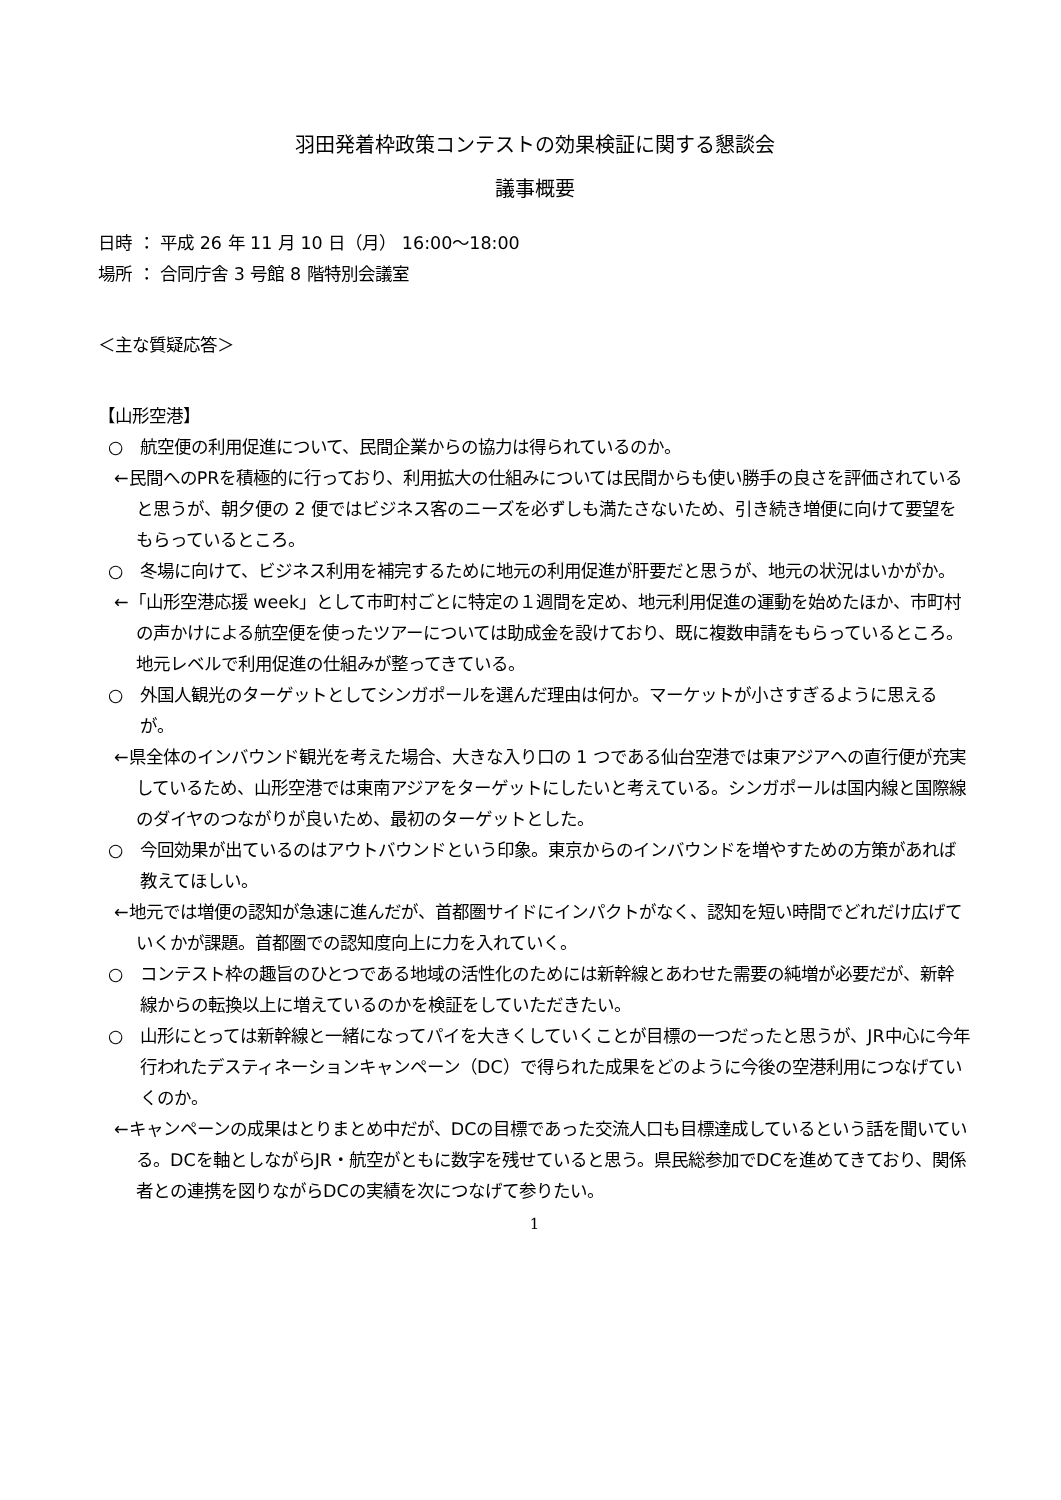羽田発着枠政策コンテストの効果検証に関する懇談会
議事概要
日時 ： 平成 26 年 11 月 10 日（月） 16:00～18:00
場所 ： 合同庁舎 3 号館 8 階特別会議室
＜主な質疑応答＞
【山形空港】
○　航空便の利用促進について、民間企業からの協力は得られているのか。
←民間へのPRを積極的に行っており、利用拡大の仕組みについては民間からも使い勝手の良さを評価されていると思うが、朝夕便の 2 便ではビジネス客のニーズを必ずしも満たさないため、引き続き増便に向けて要望をもらっているところ。
○　冬場に向けて、ビジネス利用を補完するために地元の利用促進が肝要だと思うが、地元の状況はいかがか。
←「山形空港応援 week」として市町村ごとに特定の１週間を定め、地元利用促進の運動を始めたほか、市町村の声かけによる航空便を使ったツアーについては助成金を設けており、既に複数申請をもらっているところ。地元レベルで利用促進の仕組みが整ってきている。
○　外国人観光のターゲットとしてシンガポールを選んだ理由は何か。マーケットが小さすぎるように思えるが。
←県全体のインバウンド観光を考えた場合、大きな入り口の 1 つである仙台空港では東アジアへの直行便が充実しているため、山形空港では東南アジアをターゲットにしたいと考えている。シンガポールは国内線と国際線のダイヤのつながりが良いため、最初のターゲットとした。
○　今回効果が出ているのはアウトバウンドという印象。東京からのインバウンドを増やすための方策があれば教えてほしい。
←地元では増便の認知が急速に進んだが、首都圏サイドにインパクトがなく、認知を短い時間でどれだけ広げていくかが課題。首都圏での認知度向上に力を入れていく。
○　コンテスト枠の趣旨のひとつである地域の活性化のためには新幹線とあわせた需要の純増が必要だが、新幹線からの転換以上に増えているのかを検証をしていただきたい。
○　山形にとっては新幹線と一緒になってパイを大きくしていくことが目標の一つだったと思うが、JR中心に今年行われたデスティネーションキャンペーン（DC）で得られた成果をどのように今後の空港利用につなげていくのか。
←キャンペーンの成果はとりまとめ中だが、DCの目標であった交流人口も目標達成しているという話を聞いている。DCを軸としながらJR・航空がともに数字を残せていると思う。県民総参加でDCを進めてきており、関係者との連携を図りながらDCの実績を次につなげて参りたい。
1